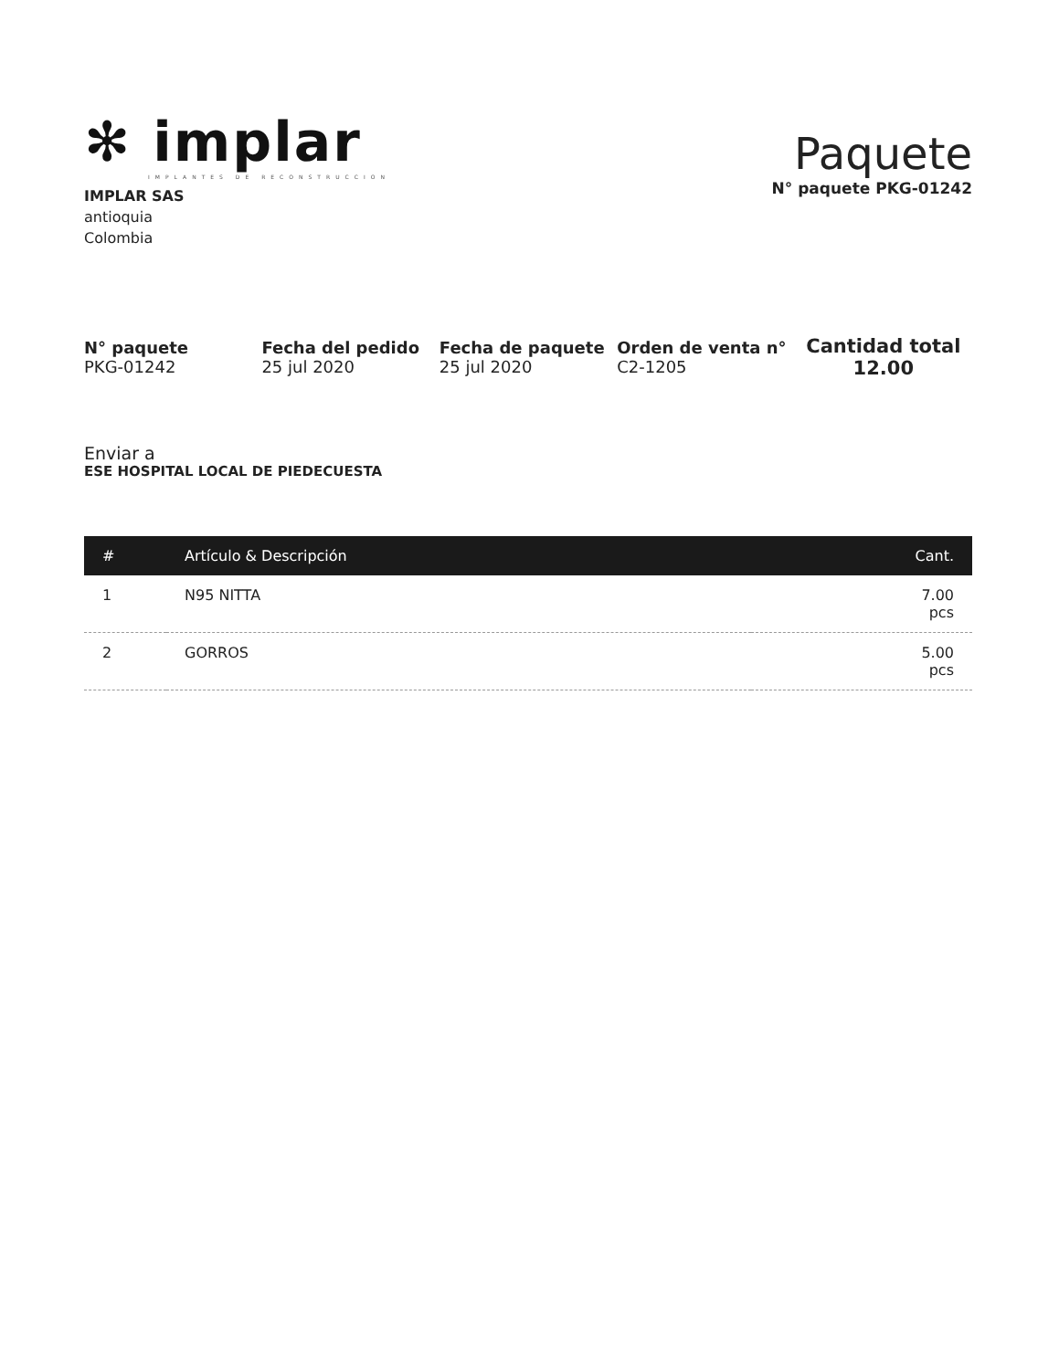✻ implar
IMPLANTES DE RECONSTRUCCION
IMPLAR SAS
antioquia
Colombia
Paquete
N° paquete PKG-01242
N° paquete
PKG-01242
Fecha del pedido
25 jul 2020
Fecha de paquete
25 jul 2020
Orden de venta n°
C2-1205
Cantidad total
12.00
Enviar a
ESE HOSPITAL LOCAL DE PIEDECUESTA
| # | Artículo & Descripción | Cant. |
| --- | --- | --- |
| 1 | N95 NITTA | 7.00 pcs |
| 2 | GORROS | 5.00 pcs |